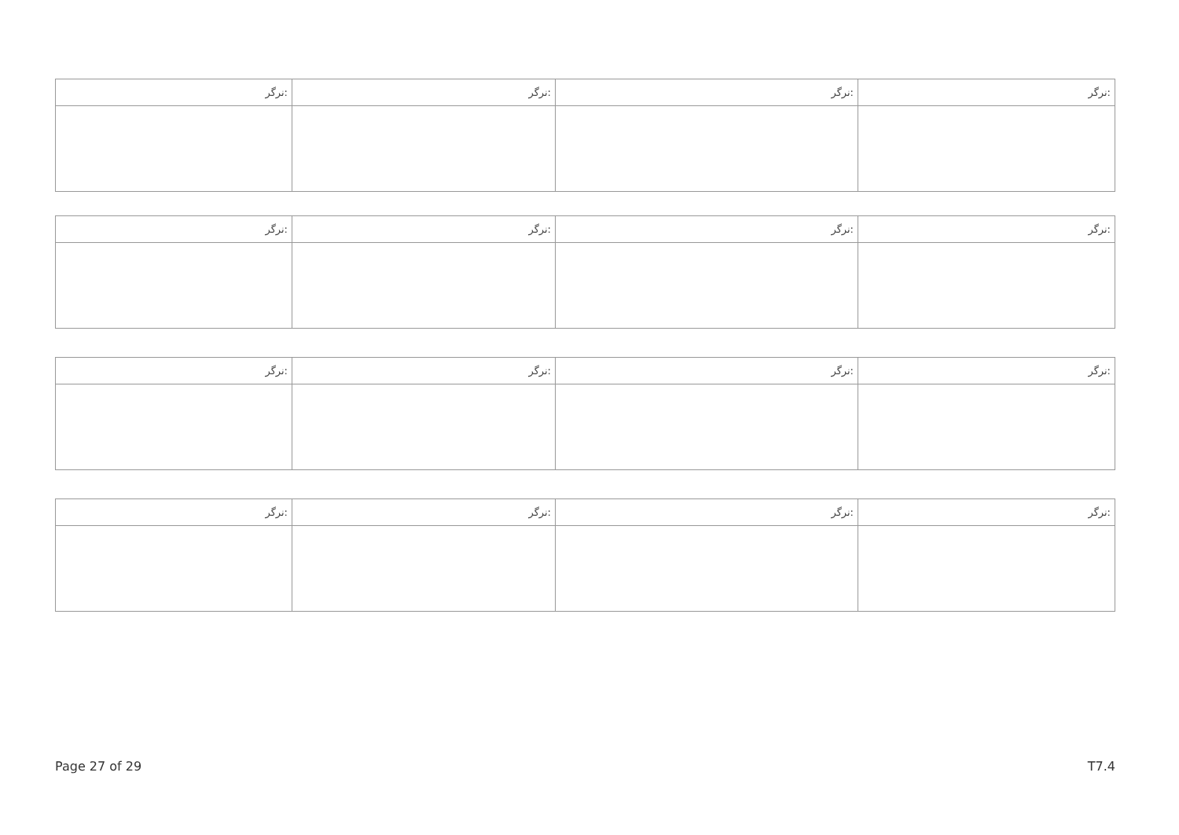| ﻧﺮﮔﺮ: | ﻧﺮﮔﺮ: | ﻧﺮﮔﺮ: | ﻧﺮﮔﺮ: |
| ﻧﺮﮔﺮ: | ﻧﺮﮔﺮ: | ﻧﺮﮔﺮ: | ﻧﺮﮔﺮ: |
| ﻧﺮﮔﺮ: | ﻧﺮﮔﺮ: | ﻧﺮﮔﺮ: | ﻧﺮﮔﺮ: |
| ﻧﺮﮔﺮ: | ﻧﺮﮔﺮ: | ﻧﺮﮔﺮ: | ﻧﺮﮔﺮ: |
Page 27 of 29 T7.4